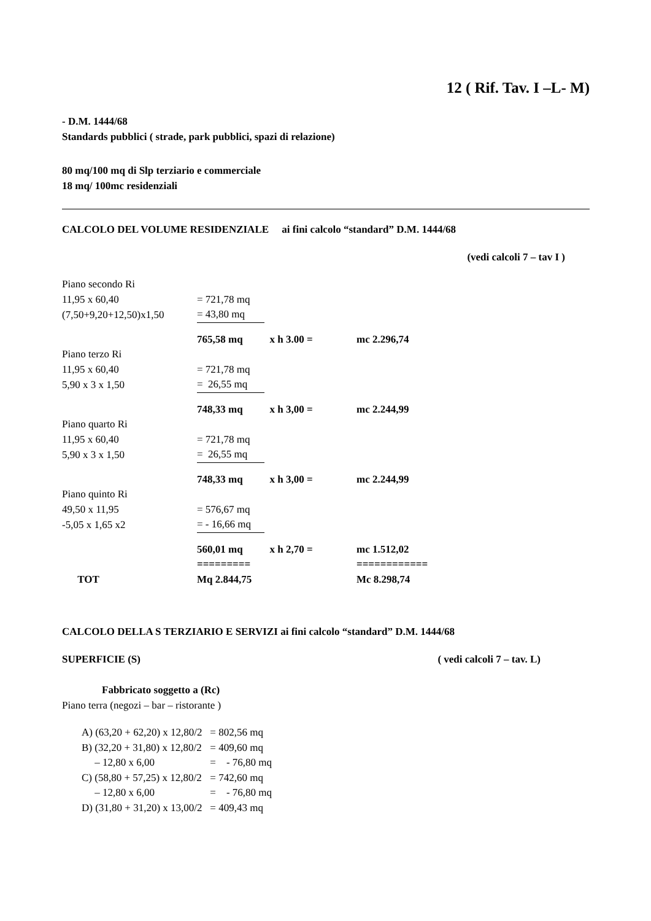12 ( Rif. Tav. I –L- M)
- D.M. 1444/68
Standards pubblici ( strade, park pubblici, spazi di relazione)
80 mq/100 mq di Slp terziario e commerciale
18 mq/ 100mc residenziali
CALCOLO DEL VOLUME RESIDENZIALE ai fini calcolo “standard” D.M. 1444/68
(vedi calcoli 7 – tav I )
| Piano secondo Ri | | | |
| 11,95 x 60,40 | = 721,78 mq | | |
| (7,50+9,20+12,50)x1,50 | = 43,80 mq | | |
| | 765,58 mq | x h 3.00 = | mc 2.296,74 |
| Piano terzo Ri | | | |
| 11,95 x 60,40 | = 721,78 mq | | |
| 5,90 x 3 x 1,50 | = 26,55 mq | | |
| | 748,33 mq | x h 3,00 = | mc 2.244,99 |
| Piano quarto Ri | | | |
| 11,95 x 60,40 | = 721,78 mq | | |
| 5,90 x 3 x 1,50 | = 26,55 mq | | |
| | 748,33 mq | x h 3,00 = | mc 2.244,99 |
| Piano quinto Ri | | | |
| 49,50 x 11,95 | = 576,67 mq | | |
| -5,05 x 1,65 x2 | = - 16,66 mq | | |
| | 560,01 mq | x h 2,70 = | mc 1.512,02 |
| | ========= | | ============ |
| TOT | Mq 2.844,75 | | Mc 8.298,74 |
CALCOLO DELLA S TERZIARIO E SERVIZI ai fini calcolo “standard” D.M. 1444/68
SUPERFICIE (S) ( vedi calcoli 7 – tav. L)
Fabbricato soggetto a (Rc)
Piano terra (negozi – bar – ristorante )
| A) (63,20 + 62,20) x 12,80/2 | = 802,56 mq |
| B) (32,20 + 31,80) x 12,80/2 | = 409,60 mq |
| – 12,80 x 6,00 | = - 76,80 mq |
| C) (58,80 + 57,25) x 12,80/2 | = 742,60 mq |
| – 12,80 x 6,00 | = - 76,80 mq |
| D) (31,80 + 31,20) x 13,00/2 | = 409,43 mq |